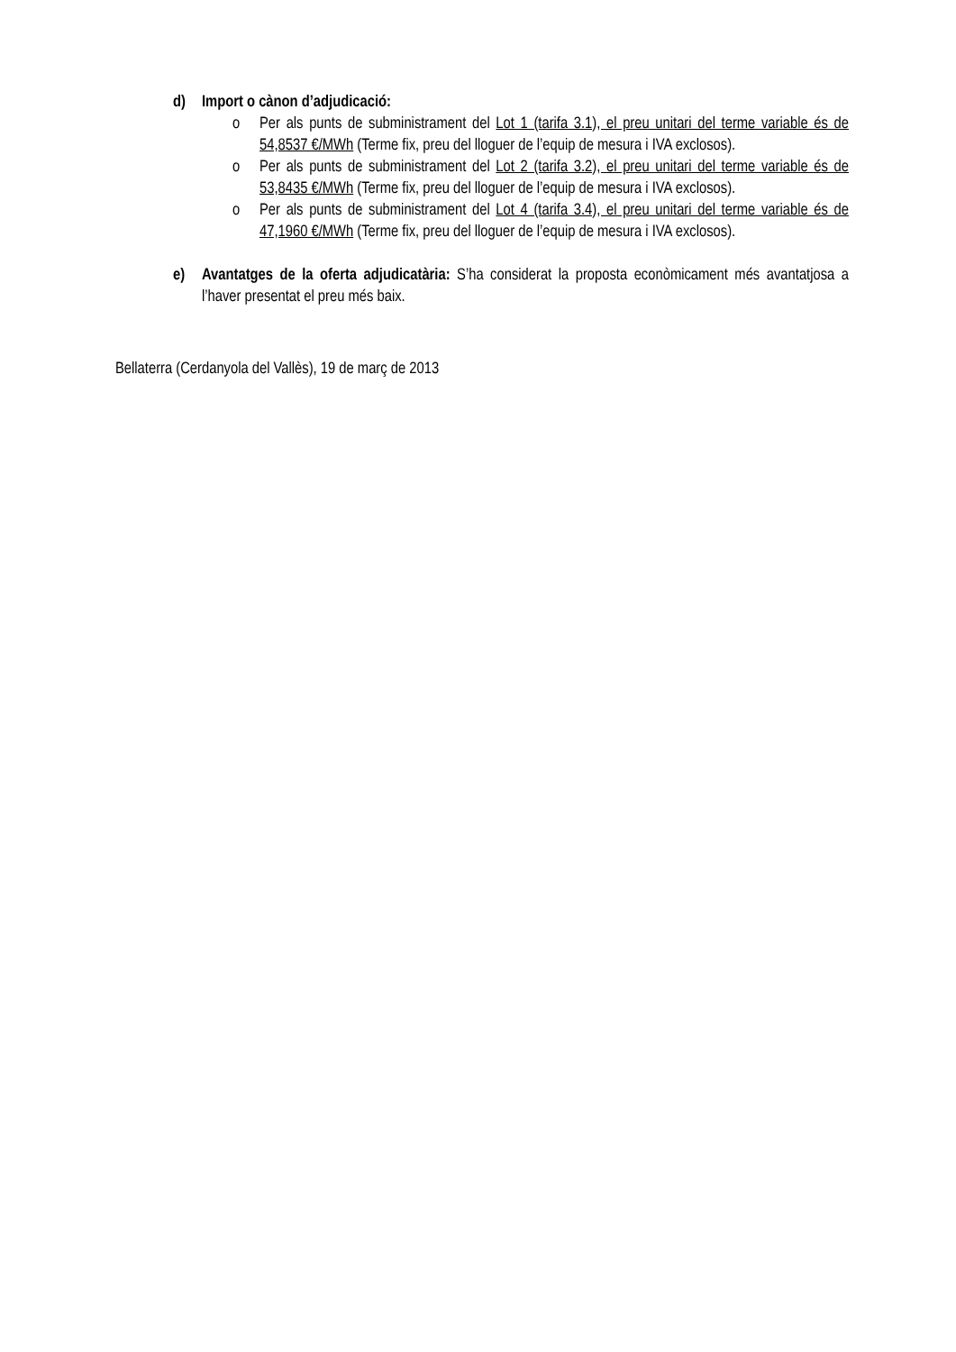d) Import o cànon d’adjudicació:
o Per als punts de subministrament del Lot 1 (tarifa 3.1), el preu unitari del terme variable és de 54,8537 €/MWh (Terme fix, preu del lloguer de l’equip de mesura i IVA exclosos).
o Per als punts de subministrament del Lot 2 (tarifa 3.2), el preu unitari del terme variable és de 53,8435 €/MWh (Terme fix, preu del lloguer de l’equip de mesura i IVA exclosos).
o Per als punts de subministrament del Lot 4 (tarifa 3.4), el preu unitari del terme variable és de 47,1960 €/MWh (Terme fix, preu del lloguer de l’equip de mesura i IVA exclosos).
e) Avantatges de la oferta adjudicatària: S’ha considerat la proposta econòmicament més avantatjosa a l’haver presentat el preu més baix.
Bellaterra (Cerdanyola del Vallès), 19 de març de 2013